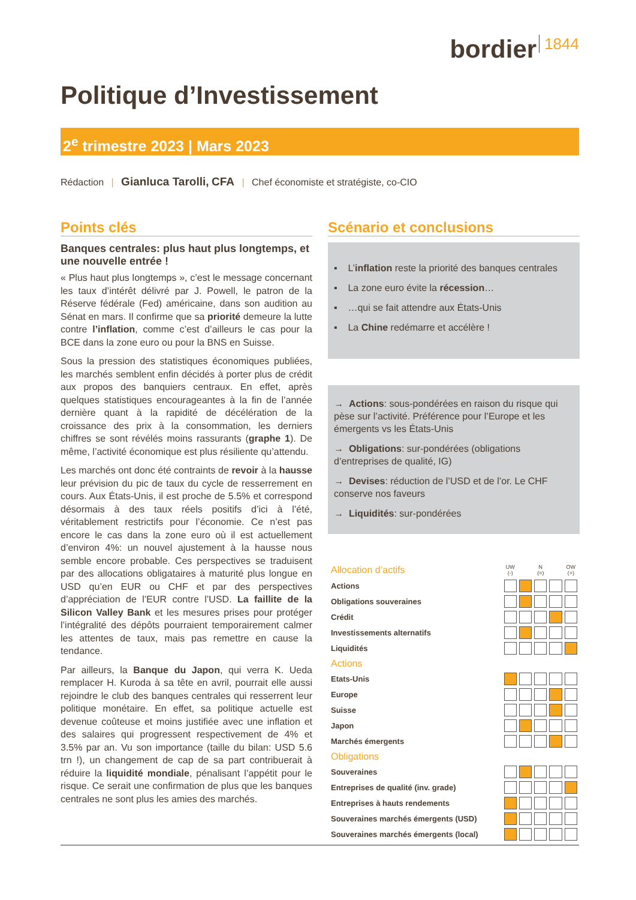bordier 1844
Politique d’Investissement
2<sup>e</sup> trimestre 2023 | Mars 2023
Rédaction | Gianluca Tarolli, CFA | Chef économiste et stratégiste, co-CIO
Points clés
Banques centrales: plus haut plus longtemps, et une nouvelle entrée !
« Plus haut plus longtemps », c’est le message concernant les taux d’intérêt délivré par J. Powell, le patron de la Réserve fédérale (Fed) américaine, dans son audition au Sénat en mars. Il confirme que sa priorité demeure la lutte contre l’inflation, comme c’est d’ailleurs le cas pour la BCE dans la zone euro ou pour la BNS en Suisse.
Sous la pression des statistiques économiques publiées, les marchés semblent enfin décidés à porter plus de crédit aux propos des banquiers centraux. En effet, après quelques statistiques encourageantes à la fin de l’année dernière quant à la rapidité de décélération de la croissance des prix à la consommation, les derniers chiffres se sont révélés moins rassurants (graphe 1). De même, l’activité économique est plus résiliente qu’attendu.
Les marchés ont donc été contraints de revoir à la hausse leur prévision du pic de taux du cycle de resserrement en cours. Aux États-Unis, il est proche de 5.5% et correspond désormais à des taux réels positifs d’ici à l’été, véritablement restrictifs pour l’économie. Ce n’est pas encore le cas dans la zone euro où il est actuellement d’environ 4%: un nouvel ajustement à la hausse nous semble encore probable. Ces perspectives se traduisent par des allocations obligataires à maturité plus longue en USD qu’en EUR ou CHF et par des perspectives d’appréciation de l’EUR contre l’USD. La faillite de la Silicon Valley Bank et les mesures prises pour protéger l’intégralité des dépôts pourraient temporairement calmer les attentes de taux, mais pas remettre en cause la tendance.
Par ailleurs, la Banque du Japon, qui verra K. Ueda remplacer H. Kuroda à sa tête en avril, pourrait elle aussi rejoindre le club des banques centrales qui resserrent leur politique monétaire. En effet, sa politique actuelle est devenue coûteuse et moins justifiée avec une inflation et des salaires qui progressent respectivement de 4% et 3.5% par an. Vu son importance (taille du bilan: USD 5.6 trn !), un changement de cap de sa part contribuerait à réduire la liquidité mondiale, pénalisant l’appétit pour le risque. Ce serait une confirmation de plus que les banques centrales ne sont plus les amies des marchés.
Scénario et conclusions
▪ L’inflation reste la priorité des banques centrales
▪ La zone euro évite la récession…
▪ …qui se fait attendre aux États-Unis
▪ La Chine redémarre et accélère !
→ Actions: sous-pondérées en raison du risque qui pèse sur l’activité. Préférence pour l’Europe et les émergents vs les États-Unis
→ Obligations: sur-pondérées (obligations d’entreprises de qualité, IG)
→ Devises: réduction de l’USD et de l’or. Le CHF conserve nos faveurs
→ Liquidités: sur-pondérées
| Allocation d’actifs | UW (-) | | N (=) | | OW (+) |
| --- | --- | --- | --- | --- | --- |
| Actions | | | | | |
| Obligations souveraines | | | | | |
| Crédit | | | | | |
| Investissements alternatifs | | | | | |
| Liquidités | | | | | |
| Actions | | | | | |
| Etats-Unis | | | | | |
| Europe | | | | | |
| Suisse | | | | | |
| Japon | | | | | |
| Marchés émergents | | | | | |
| Obligations | | | | | |
| Souveraines | | | | | |
| Entreprises de qualité (inv. grade) | | | | | |
| Entreprises à hauts rendements | | | | | |
| Souveraines marchés émergents (USD) | | | | | |
| Souveraines marchés émergents (local) | | | | | |